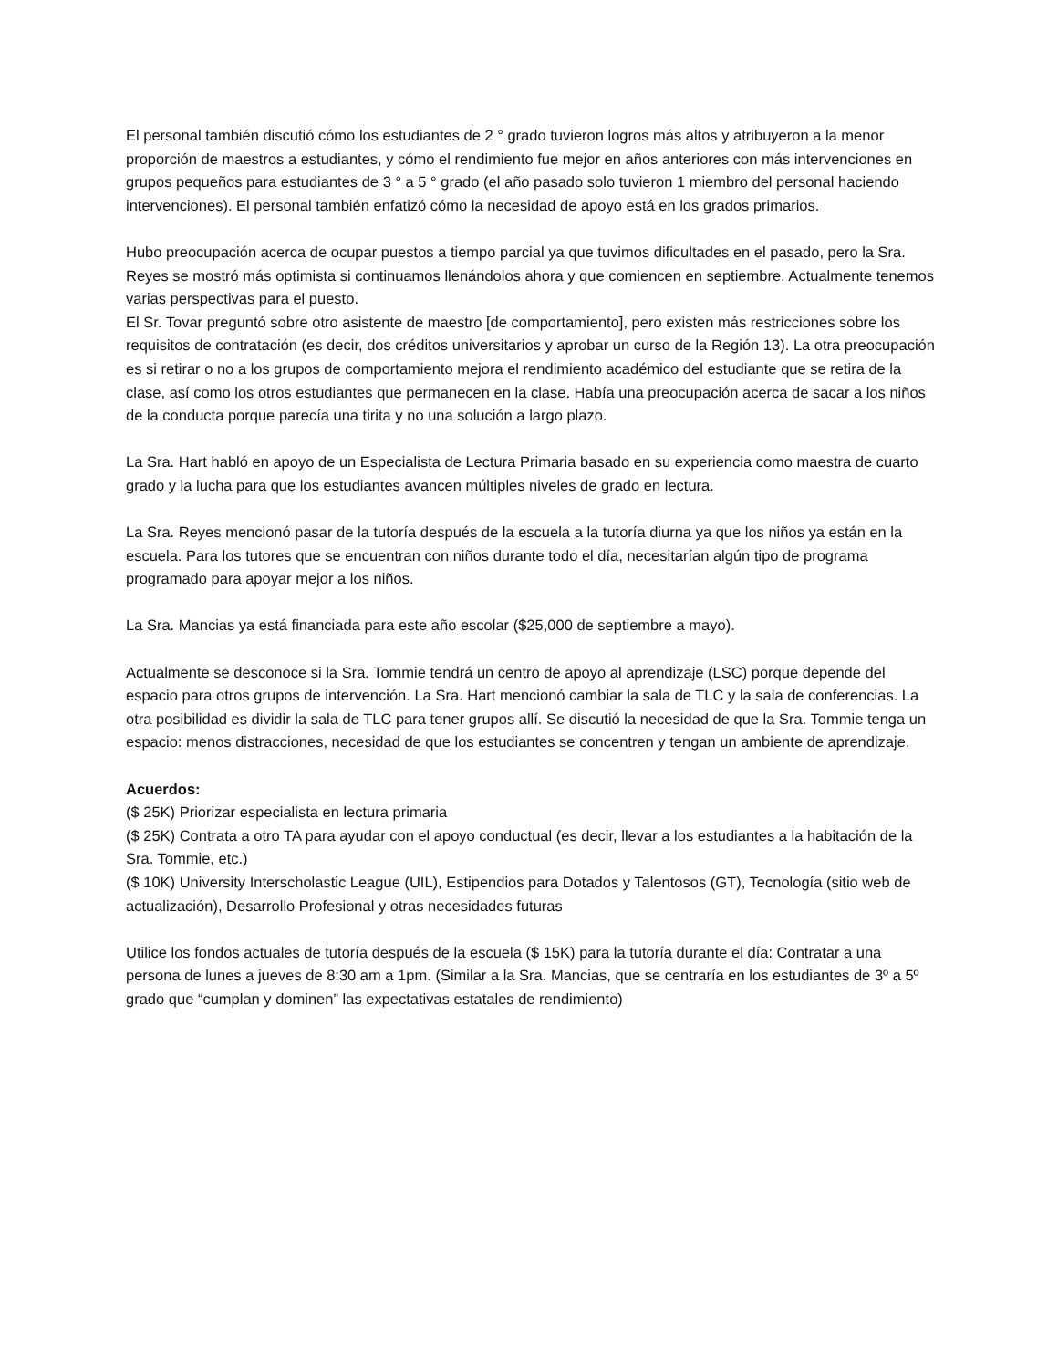El personal también discutió cómo los estudiantes de 2 ° grado tuvieron logros más altos y atribuyeron a la menor proporción de maestros a estudiantes, y cómo el rendimiento fue mejor en años anteriores con más intervenciones en grupos pequeños para estudiantes de 3 ° a 5 ° grado (el año pasado solo tuvieron 1 miembro del personal haciendo intervenciones). El personal también enfatizó cómo la necesidad de apoyo está en los grados primarios.
Hubo preocupación acerca de ocupar puestos a tiempo parcial ya que tuvimos dificultades en el pasado, pero la Sra. Reyes se mostró más optimista si continuamos llenándolos ahora y que comiencen en septiembre. Actualmente tenemos varias perspectivas para el puesto.
El Sr. Tovar preguntó sobre otro asistente de maestro [de comportamiento], pero existen más restricciones sobre los requisitos de contratación (es decir, dos créditos universitarios y aprobar un curso de la Región 13). La otra preocupación es si retirar o no a los grupos de comportamiento mejora el rendimiento académico del estudiante que se retira de la clase, así como los otros estudiantes que permanecen en la clase. Había una preocupación acerca de sacar a los niños de la conducta porque parecía una tirita y no una solución a largo plazo.
La Sra. Hart habló en apoyo de un Especialista de Lectura Primaria basado en su experiencia como maestra de cuarto grado y la lucha para que los estudiantes avancen múltiples niveles de grado en lectura.
La Sra. Reyes mencionó pasar de la tutoría después de la escuela a la tutoría diurna ya que los niños ya están en la escuela. Para los tutores que se encuentran con niños durante todo el día, necesitarían algún tipo de programa programado para apoyar mejor a los niños.
La Sra. Mancias ya está financiada para este año escolar ($25,000 de septiembre a mayo).
Actualmente se desconoce si la Sra. Tommie tendrá un centro de apoyo al aprendizaje (LSC) porque depende del espacio para otros grupos de intervención. La Sra. Hart mencionó cambiar la sala de TLC y la sala de conferencias. La otra posibilidad es dividir la sala de TLC para tener grupos allí. Se discutió la necesidad de que la Sra. Tommie tenga un espacio: menos distracciones, necesidad de que los estudiantes se concentren y tengan un ambiente de aprendizaje.
Acuerdos:
($ 25K) Priorizar especialista en lectura primaria
($ 25K) Contrata a otro TA para ayudar con el apoyo conductual (es decir, llevar a los estudiantes a la habitación de la Sra. Tommie, etc.)
($ 10K) University Interscholastic League (UIL), Estipendios para Dotados y Talentosos (GT), Tecnología (sitio web de actualización), Desarrollo Profesional y otras necesidades futuras
Utilice los fondos actuales de tutoría después de la escuela ($ 15K) para la tutoría durante el día: Contratar a una persona de lunes a jueves de 8:30 am a 1pm. (Similar a la Sra. Mancias, que se centraría en los estudiantes de 3º a 5º grado que “cumplan y dominen” las expectativas estatales de rendimiento)